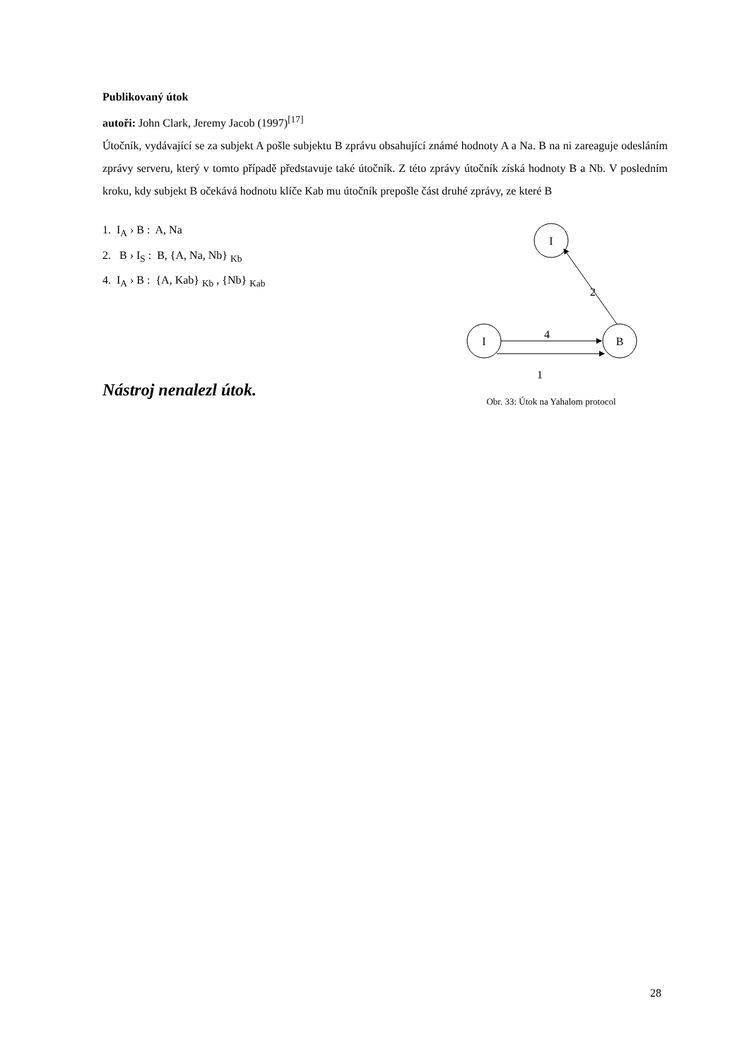Publikovaný útok
autoři: John Clark, Jeremy Jacob (1997)<sup>[17]</sup>
Útočník, vydávající se za subjekt A pošle subjektu B zprávu obsahující známé hodnoty A a Na. B na ni zareaguje odesláním zprávy serveru, který v tomto případě představuje také útočník. Z této zprávy útočník získá hodnoty B a Nb. V posledním kroku, kdy subjekt B očekává hodnotu klíče Kab mu útočník prepošle část druhé zprávy, ze které B
1. I<sub>A</sub> › B : A, Na
2. B › I<sub>S</sub> : B, {A, Na, Nb} <sub>Kb</sub>
4. I<sub>A</sub> › B : {A, Kab} <sub>Kb</sub> , {Nb} <sub>Kab</sub>
Nástroj nenalezl útok.
I
I
B
2
4
1
Obr. 33: Útok na Yahalom protocol
28